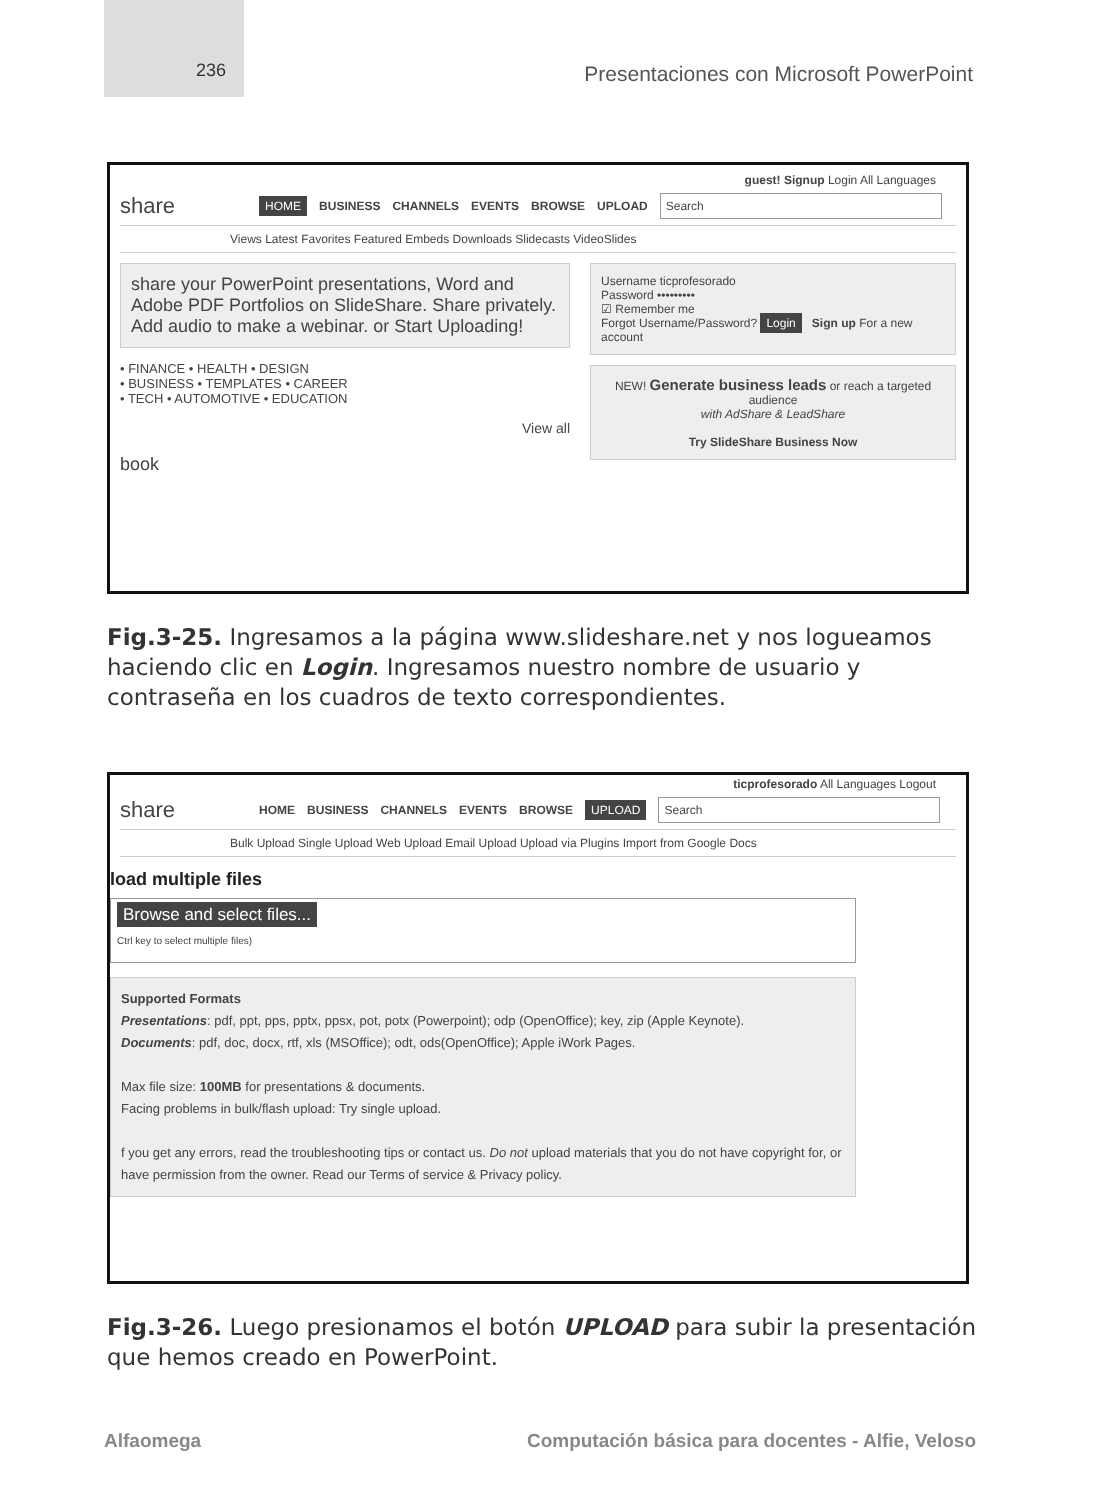236
Presentaciones con Microsoft PowerPoint
guest! Signup Login All Languages
share HOME BUSINESS CHANNELS EVENTS BROWSE UPLOAD Search
Views Latest Favorites Featured Embeds Downloads Slidecasts VideoSlides
share your PowerPoint presentations, Word and Adobe PDF Portfolios on SlideShare. Share privately. Add audio to make a webinar. or Start Uploading!
• FINANCE • HEALTH • DESIGN
• BUSINESS • TEMPLATES • CAREER
• TECH • AUTOMOTIVE • EDUCATION
View all
book
Username ticprofesorado
Password •••••••••
☑ Remember me
Forgot Username/Password? Login Sign up For a new account
NEW! Generate business leads or reach a targeted audience
with AdShare & LeadShare
Try SlideShare Business Now
Fig.3-25. Ingresamos a la página www.slideshare.net y nos logueamos haciendo clic en Login. Ingresamos nuestro nombre de usuario y contraseña en los cuadros de texto correspondientes.
ticprofesorado All Languages Logout
share HOME BUSINESS CHANNELS EVENTS BROWSE UPLOAD Search
Bulk Upload Single Upload Web Upload Email Upload Upload via Plugins Import from Google Docs
load multiple files
Browse and select files...
Ctrl key to select multiple files)
Supported Formats
Presentations: pdf, ppt, pps, pptx, ppsx, pot, potx (Powerpoint); odp (OpenOffice); key, zip (Apple Keynote).
Documents: pdf, doc, docx, rtf, xls (MSOffice); odt, ods(OpenOffice); Apple iWork Pages.
Max file size: 100MB for presentations & documents.
Facing problems in bulk/flash upload: Try single upload.
f you get any errors, read the troubleshooting tips or contact us. Do not upload materials that you do not have copyright for, or have permission from the owner. Read our Terms of service & Privacy policy.
Fig.3-26. Luego presionamos el botón UPLOAD para subir la presentación que hemos creado en PowerPoint.
Alfaomega Computación básica para docentes - Alfie, Veloso